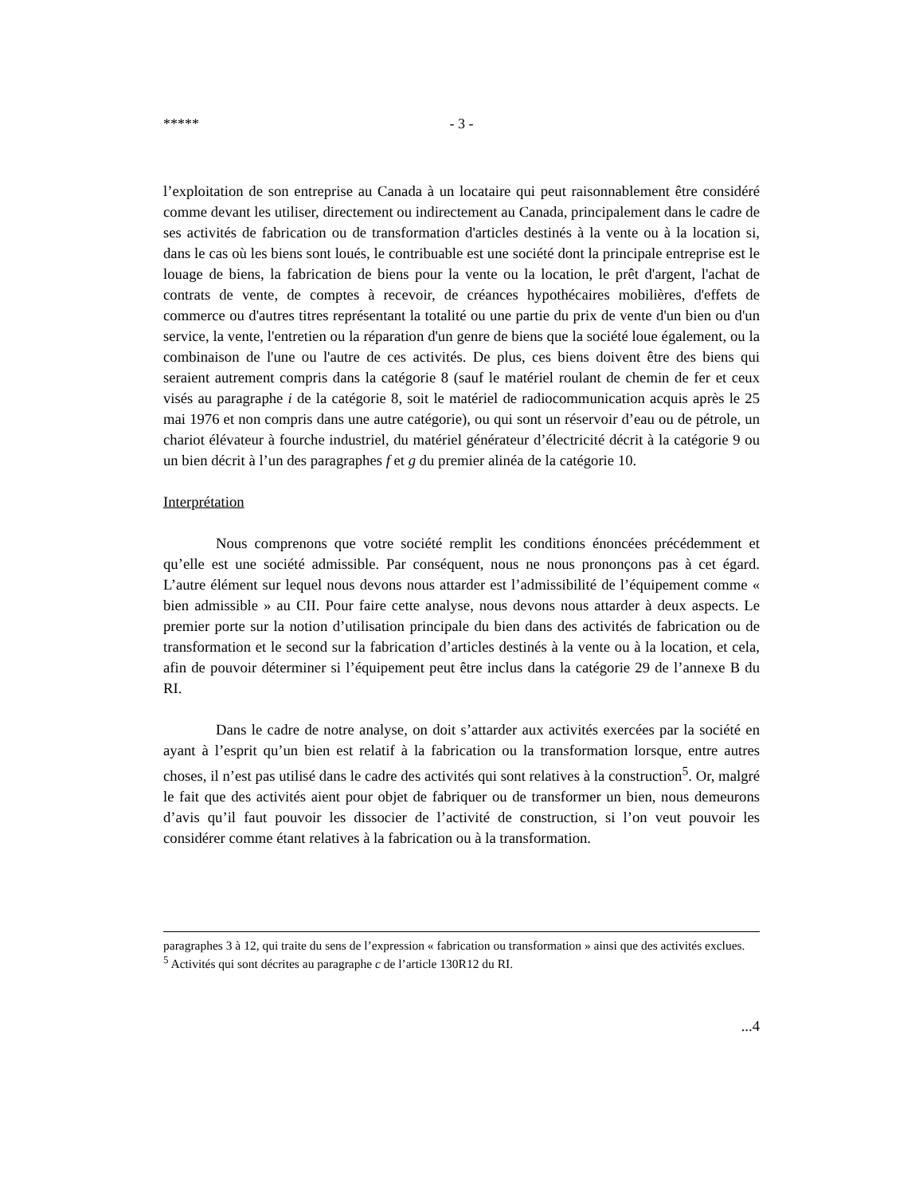***** - 3 -
l’exploitation de son entreprise au Canada à un locataire qui peut raisonnablement être considéré comme devant les utiliser, directement ou indirectement au Canada, principalement dans le cadre de ses activités de fabrication ou de transformation d'articles destinés à la vente ou à la location si, dans le cas où les biens sont loués, le contribuable est une société dont la principale entreprise est le louage de biens, la fabrication de biens pour la vente ou la location, le prêt d'argent, l'achat de contrats de vente, de comptes à recevoir, de créances hypothécaires mobilières, d'effets de commerce ou d'autres titres représentant la totalité ou une partie du prix de vente d'un bien ou d'un service, la vente, l'entretien ou la réparation d'un genre de biens que la société loue également, ou la combinaison de l'une ou l'autre de ces activités. De plus, ces biens doivent être des biens qui seraient autrement compris dans la catégorie 8 (sauf le matériel roulant de chemin de fer et ceux visés au paragraphe i de la catégorie 8, soit le matériel de radiocommunication acquis après le 25 mai 1976 et non compris dans une autre catégorie), ou qui sont un réservoir d’eau ou de pétrole, un chariot élévateur à fourche industriel, du matériel générateur d’électricité décrit à la catégorie 9 ou un bien décrit à l’un des paragraphes f et g du premier alinéa de la catégorie 10.
Interprétation
Nous comprenons que votre société remplit les conditions énoncées précédemment et qu’elle est une société admissible. Par conséquent, nous ne nous prononçons pas à cet égard. L’autre élément sur lequel nous devons nous attarder est l’admissibilité de l’équipement comme « bien admissible » au CII. Pour faire cette analyse, nous devons nous attarder à deux aspects. Le premier porte sur la notion d’utilisation principale du bien dans des activités de fabrication ou de transformation et le second sur la fabrication d’articles destinés à la vente ou à la location, et cela, afin de pouvoir déterminer si l’équipement peut être inclus dans la catégorie 29 de l’annexe B du RI.
Dans le cadre de notre analyse, on doit s’attarder aux activités exercées par la société en ayant à l’esprit qu’un bien est relatif à la fabrication ou la transformation lorsque, entre autres choses, il n’est pas utilisé dans le cadre des activités qui sont relatives à la construction<sup>5</sup>. Or, malgré le fait que des activités aient pour objet de fabriquer ou de transformer un bien, nous demeurons d’avis qu’il faut pouvoir les dissocier de l’activité de construction, si l’on veut pouvoir les considérer comme étant relatives à la fabrication ou à la transformation.
paragraphes 3 à 12, qui traite du sens de l’expression « fabrication ou transformation » ainsi que des activités exclues.
<sup>5</sup> Activités qui sont décrites au paragraphe c de l’article 130R12 du RI.
...4